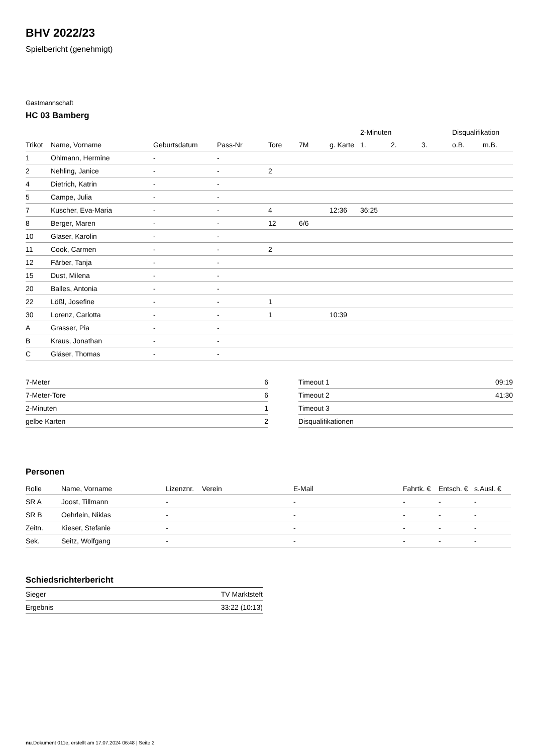BHV 2022/23
Spielbericht (genehmigt)
Gastmannschaft
HC 03 Bamberg
| | | | | | | | 2-Minuten | | | Disqualifikation | |
| --- | --- | --- | --- | --- | --- | --- | --- | --- | --- | --- | --- |
| Trikot | Name, Vorname | Geburtsdatum | Pass-Nr | Tore | 7M | g. Karte | 1. | 2. | 3. | o.B. | m.B. |
| 1 | Ohlmann, Hermine | - | - | | | | | | | | |
| 2 | Nehling, Janice | - | - | 2 | | | | | | | |
| 4 | Dietrich, Katrin | - | - | | | | | | | | |
| 5 | Campe, Julia | - | - | | | | | | | | |
| 7 | Kuscher, Eva-Maria | - | - | 4 | | 12:36 | 36:25 | | | | |
| 8 | Berger, Maren | - | - | 12 | 6/6 | | | | | | |
| 10 | Glaser, Karolin | - | - | | | | | | | | |
| 11 | Cook, Carmen | - | - | 2 | | | | | | | |
| 12 | Färber, Tanja | - | - | | | | | | | | |
| 15 | Dust, Milena | - | - | | | | | | | | |
| 20 | Balles, Antonia | - | - | | | | | | | | |
| 22 | Lößl, Josefine | - | - | 1 | | | | | | | |
| 30 | Lorenz, Carlotta | - | - | 1 | | 10:39 | | | | | |
| A | Grasser, Pia | - | - | | | | | | | | |
| B | Kraus, Jonathan | - | - | | | | | | | | |
| C | Gläser, Thomas | - | - | | | | | | | | |
| 7-Meter | 6 |
| 7-Meter-Tore | 6 |
| 2-Minuten | 1 |
| gelbe Karten | 2 |
| Timeout 1 | 09:19 |
| Timeout 2 | 41:30 |
| Timeout 3 | |
| Disqualifikationen | |
Personen
| Rolle | Name, Vorname | Lizenznr. | Verein | E-Mail | Fahrtk. € | Entsch. € | s.Ausl. € |
| --- | --- | --- | --- | --- | --- | --- | --- |
| SR A | Joost, Tillmann | - | | - | - | - | - |
| SR B | Oehrlein, Niklas | - | | - | - | - | - |
| Zeitn. | Kieser, Stefanie | - | | - | - | - | - |
| Sek. | Seitz, Wolfgang | - | | - | - | - | - |
Schiedsrichterbericht
| Sieger | TV Marktsteft |
| Ergebnis | 33:22 (10:13) |
nu.Dokument 011e, erstellt am 17.07.2024 06:48 | Seite 2